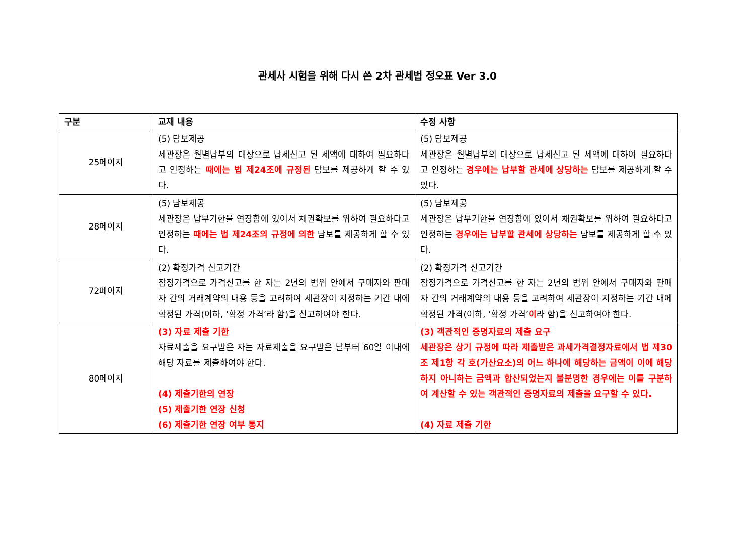관세사 시험을 위해 다시 쓴 2차 관세법 정오표 Ver 3.0
| 구분 | 교재 내용 | 수정 사항 |
| --- | --- | --- |
| 25페이지 | (5) 담보제공 세관장은 월별납부의 대상으로 납세신고 된 세액에 대하여 필요하다고 인정하는 때에는 법 제24조에 규정된 담보를 제공하게 할 수 있다. | (5) 담보제공 세관장은 월별납부의 대상으로 납세신고 된 세액에 대하여 필요하다고 인정하는 경우에는 납부할 관세에 상당하는 담보를 제공하게 할 수 있다. |
| 28페이지 | (5) 담보제공 세관장은 납부기한을 연장함에 있어서 채권확보를 위하여 필요하다고 인정하는 때에는 법 제24조의 규정에 의한 담보를 제공하게 할 수 있다. | (5) 담보제공 세관장은 납부기한을 연장함에 있어서 채권확보를 위하여 필요하다고 인정하는 경우에는 납부할 관세에 상당하는 담보를 제공하게 할 수 있다. |
| 72페이지 | (2) 확정가격 신고기간 잠정가격으로 가격신고를 한 자는 2년의 범위 안에서 구매자와 판매자 간의 거래계약의 내용 등을 고려하여 세관장이 지정하는 기간 내에 확정된 가격(이하, ‘확정 가격’라 함)을 신고하여야 한다. | (2) 확정가격 신고기간 잠정가격으로 가격신고를 한 자는 2년의 범위 안에서 구매자와 판매자 간의 거래계약의 내용 등을 고려하여 세관장이 지정하는 기간 내에 확정된 가격(이하, ‘확정 가격’ 이 라 함)을 신고하여야 한다. |
| 80페이지 | (3) 자료 제출 기한 자료제출을 요구받은 자는 자료제출을 요구받은 날부터 60일 이내에 해당 자료를 제출하여야 한다. (4) 제출기한의 연장 (5) 제출기한 연장 신청 (6) 제출기한 연장 여부 통지 | (3) 객관적인 증명자료의 제출 요구 세관장은 상기 규정에 따라 제출받은 과세가격결정자료에서 법 제30조 제1항 각 호(가산요소)의 어느 하나에 해당하는 금액이 이에 해당하지 아니하는 금액과 합산되었는지 불분명한 경우에는 이를 구분하여 계산할 수 있는 객관적인 증명자료의 제출을 요구할 수 있다. (4) 자료 제출 기한 |